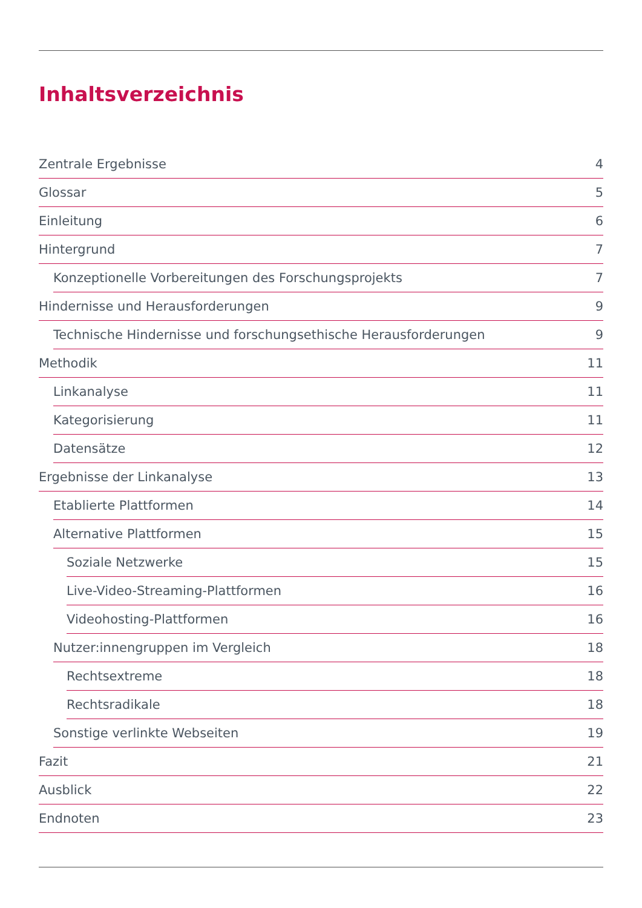Inhaltsverzeichnis
Zentrale Ergebnisse 4
Glossar 5
Einleitung 6
Hintergrund 7
Konzeptionelle Vorbereitungen des Forschungsprojekts 7
Hindernisse und Herausforderungen 9
Technische Hindernisse und forschungsethische Herausforderungen 9
Methodik 11
Linkanalyse 11
Kategorisierung 11
Datensätze 12
Ergebnisse der Linkanalyse 13
Etablierte Plattformen 14
Alternative Plattformen 15
Soziale Netzwerke 15
Live-Video-Streaming-Plattformen 16
Videohosting-Plattformen 16
Nutzer:innengruppen im Vergleich 18
Rechtsextreme 18
Rechtsradikale 18
Sonstige verlinkte Webseiten 19
Fazit 21
Ausblick 22
Endnoten 23